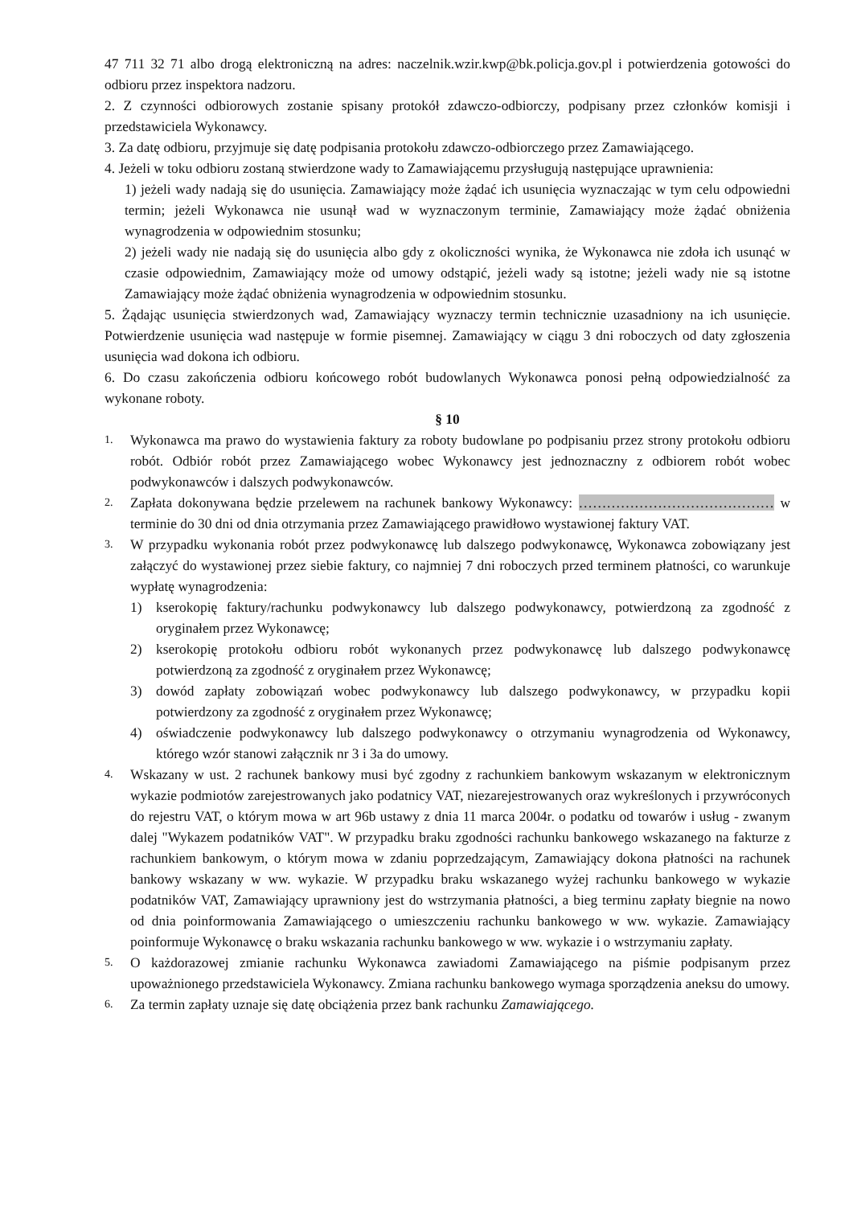47 711 32 71 albo drogą elektroniczną na adres: naczelnik.wzir.kwp@bk.policja.gov.pl i potwierdzenia gotowości do odbioru przez inspektora nadzoru.
2. Z czynności odbiorowych zostanie spisany protokół zdawczo-odbiorczy, podpisany przez członków komisji i przedstawiciela Wykonawcy.
3. Za datę odbioru, przyjmuje się datę podpisania protokołu zdawczo-odbiorczego przez Zamawiającego.
4. Jeżeli w toku odbioru zostaną stwierdzone wady to Zamawiającemu przysługują następujące uprawnienia:
1) jeżeli wady nadają się do usunięcia. Zamawiający może żądać ich usunięcia wyznaczając w tym celu odpowiedni termin; jeżeli Wykonawca nie usunął wad w wyznaczonym terminie, Zamawiający może żądać obniżenia wynagrodzenia w odpowiednim stosunku;
2) jeżeli wady nie nadają się do usunięcia albo gdy z okoliczności wynika, że Wykonawca nie zdoła ich usunąć w czasie odpowiednim, Zamawiający może od umowy odstąpić, jeżeli wady są istotne; jeżeli wady nie są istotne Zamawiający może żądać obniżenia wynagrodzenia w odpowiednim stosunku.
5. Żądając usunięcia stwierdzonych wad, Zamawiający wyznaczy termin technicznie uzasadniony na ich usunięcie. Potwierdzenie usunięcia wad następuje w formie pisemnej. Zamawiający w ciągu 3 dni roboczych od daty zgłoszenia usunięcia wad dokona ich odbioru.
6. Do czasu zakończenia odbioru końcowego robót budowlanych Wykonawca ponosi pełną odpowiedzialność za wykonane roboty.
§ 10
1.
Wykonawca ma prawo do wystawienia faktury za roboty budowlane po podpisaniu przez strony protokołu odbioru robót. Odbiór robót przez Zamawiającego wobec Wykonawcy jest jednoznaczny z odbiorem robót wobec podwykonawców i dalszych podwykonawców.
2.
Zapłata dokonywana będzie przelewem na rachunek bankowy Wykonawcy: …………………………………… w terminie do 30 dni od dnia otrzymania przez Zamawiającego prawidłowo wystawionej faktury VAT.
3.
W przypadku wykonania robót przez podwykonawcę lub dalszego podwykonawcę, Wykonawca zobowiązany jest załączyć do wystawionej przez siebie faktury, co najmniej 7 dni roboczych przed terminem płatności, co warunkuje wypłatę wynagrodzenia:
1) kserokopię faktury/rachunku podwykonawcy lub dalszego podwykonawcy, potwierdzoną za zgodność z oryginałem przez Wykonawcę;
2) kserokopię protokołu odbioru robót wykonanych przez podwykonawcę lub dalszego podwykonawcę potwierdzoną za zgodność z oryginałem przez Wykonawcę;
3) dowód zapłaty zobowiązań wobec podwykonawcy lub dalszego podwykonawcy, w przypadku kopii potwierdzony za zgodność z oryginałem przez Wykonawcę;
4) oświadczenie podwykonawcy lub dalszego podwykonawcy o otrzymaniu wynagrodzenia od Wykonawcy, którego wzór stanowi załącznik nr 3 i 3a do umowy.
4.
Wskazany w ust. 2 rachunek bankowy musi być zgodny z rachunkiem bankowym wskazanym w elektronicznym wykazie podmiotów zarejestrowanych jako podatnicy VAT, niezarejestrowanych oraz wykreślonych i przywróconych do rejestru VAT, o którym mowa w art 96b ustawy z dnia 11 marca 2004r. o podatku od towarów i usług - zwanym dalej "Wykazem podatników VAT". W przypadku braku zgodności rachunku bankowego wskazanego na fakturze z rachunkiem bankowym, o którym mowa w zdaniu poprzedzającym, Zamawiający dokona płatności na rachunek bankowy wskazany w ww. wykazie. W przypadku braku wskazanego wyżej rachunku bankowego w wykazie podatników VAT, Zamawiający uprawniony jest do wstrzymania płatności, a bieg terminu zapłaty biegnie na nowo od dnia poinformowania Zamawiającego o umieszczeniu rachunku bankowego w ww. wykazie. Zamawiający poinformuje Wykonawcę o braku wskazania rachunku bankowego w ww. wykazie i o wstrzymaniu zapłaty.
5.
O każdorazowej zmianie rachunku Wykonawca zawiadomi Zamawiającego na piśmie podpisanym przez upoważnionego przedstawiciela Wykonawcy. Zmiana rachunku bankowego wymaga sporządzenia aneksu do umowy.
6.
Za termin zapłaty uznaje się datę obciążenia przez bank rachunku Zamawiającego.